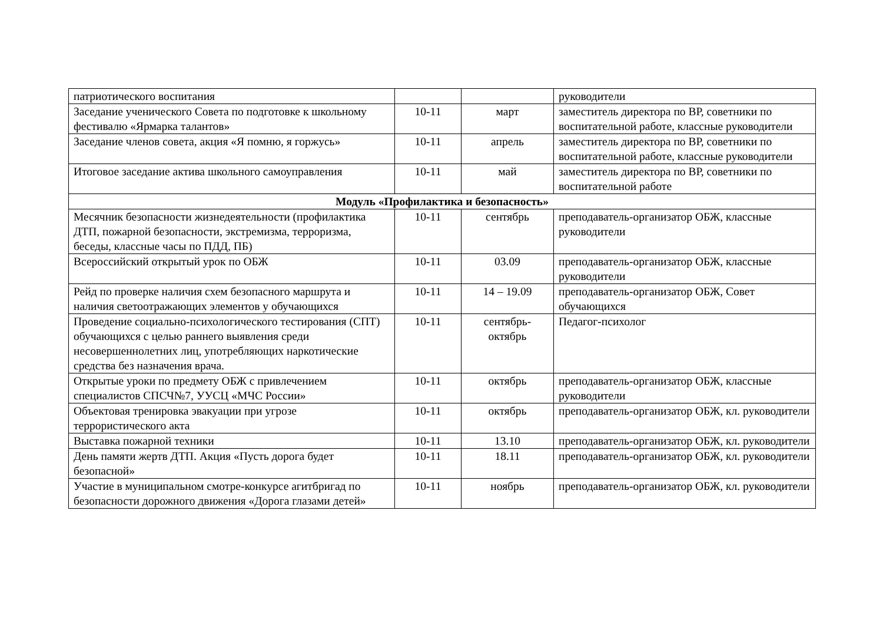| патриотического воспитания | | | руководители |
| Заседание ученического Совета по подготовке к школьному фестивалю «Ярмарка талантов» | 10-11 | март | заместитель директора по ВР, советники по воспитательной работе, классные руководители |
| Заседание членов совета, акция «Я помню, я горжусь» | 10-11 | апрель | заместитель директора по ВР, советники по воспитательной работе, классные руководители |
| Итоговое заседание актива школьного самоуправления | 10-11 | май | заместитель директора по ВР, советники по воспитательной работе |
| Модуль «Профилактика и безопасность» | | | |
| Месячник безопасности жизнедеятельности (профилактика ДТП, пожарной безопасности, экстремизма, терроризма, беседы, классные часы по ПДД, ПБ) | 10-11 | сентябрь | преподаватель-организатор ОБЖ, классные руководители |
| Всероссийский открытый урок по ОБЖ | 10-11 | 03.09 | преподаватель-организатор ОБЖ, классные руководители |
| Рейд по проверке наличия схем безопасного маршрута и наличия светоотражающих элементов у обучающихся | 10-11 | 14 – 19.09 | преподаватель-организатор ОБЖ, Совет обучающихся |
| Проведение социально-психологического тестирования (СПТ) обучающихся с целью раннего выявления среди несовершеннолетних лиц, употребляющих наркотические средства без назначения врача. | 10-11 | сентябрь-октябрь | Педагог-психолог |
| Открытые уроки по предмету ОБЖ с привлечением специалистов СПСЧ№7, УУСЦ «МЧС России» | 10-11 | октябрь | преподаватель-организатор ОБЖ, классные руководители |
| Объектовая тренировка эвакуации при угрозе террористического акта | 10-11 | октябрь | преподаватель-организатор ОБЖ, кл. руководители |
| Выставка пожарной техники | 10-11 | 13.10 | преподаватель-организатор ОБЖ, кл. руководители |
| День памяти жертв ДТП. Акция «Пусть дорога будет безопасной» | 10-11 | 18.11 | преподаватель-организатор ОБЖ, кл. руководители |
| Участие в муниципальном смотре-конкурсе агитбригад по безопасности дорожного движения «Дорога глазами детей» | 10-11 | ноябрь | преподаватель-организатор ОБЖ, кл. руководители |